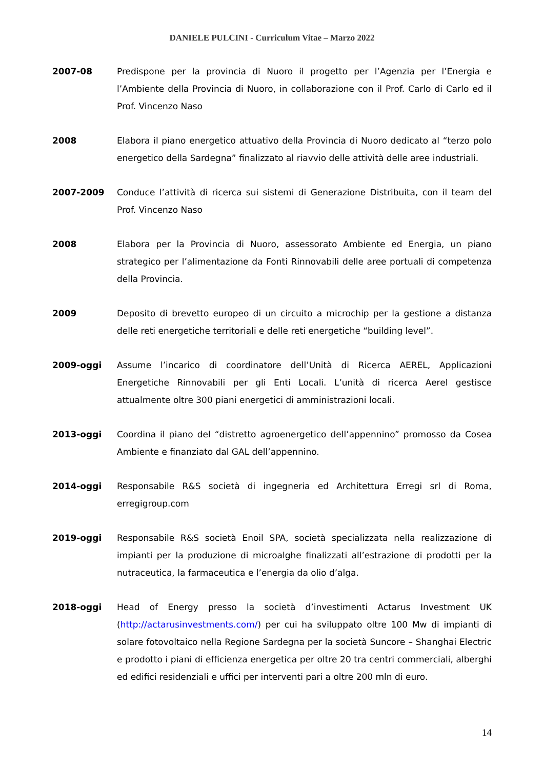DANIELE PULCINI - Curriculum Vitae – Marzo 2022
2007-08 Predispone per la provincia di Nuoro il progetto per l’Agenzia per l’Energia e l’Ambiente della Provincia di Nuoro, in collaborazione con il Prof. Carlo di Carlo ed il Prof. Vincenzo Naso
2008 Elabora il piano energetico attuativo della Provincia di Nuoro dedicato al “terzo polo energetico della Sardegna” finalizzato al riavvio delle attività delle aree industriali.
2007-2009 Conduce l’attività di ricerca sui sistemi di Generazione Distribuita, con il team del Prof. Vincenzo Naso
2008 Elabora per la Provincia di Nuoro, assessorato Ambiente ed Energia, un piano strategico per l’alimentazione da Fonti Rinnovabili delle aree portuali di competenza della Provincia.
2009 Deposito di brevetto europeo di un circuito a microchip per la gestione a distanza delle reti energetiche territoriali e delle reti energetiche “building level”.
2009-oggi Assume l’incarico di coordinatore dell’Unità di Ricerca AEREL, Applicazioni Energetiche Rinnovabili per gli Enti Locali. L’unità di ricerca Aerel gestisce attualmente oltre 300 piani energetici di amministrazioni locali.
2013-oggi Coordina il piano del “distretto agroenergetico dell’appennino” promosso da Cosea Ambiente e finanziato dal GAL dell’appennino.
2014-oggi Responsabile R&S società di ingegneria ed Architettura Erregi srl di Roma, erregigroup.com
2019-oggi Responsabile R&S società Enoil SPA, società specializzata nella realizzazione di impianti per la produzione di microalghe finalizzati all’estrazione di prodotti per la nutraceutica, la farmaceutica e l’energia da olio d’alga.
2018-oggi Head of Energy presso la società d’investimenti Actarus Investment UK (http://actarusinvestments.com/) per cui ha sviluppato oltre 100 Mw di impianti di solare fotovoltaico nella Regione Sardegna per la società Suncore – Shanghai Electric e prodotto i piani di efficienza energetica per oltre 20 tra centri commerciali, alberghi ed edifici residenziali e uffici per interventi pari a oltre 200 mln di euro.
14